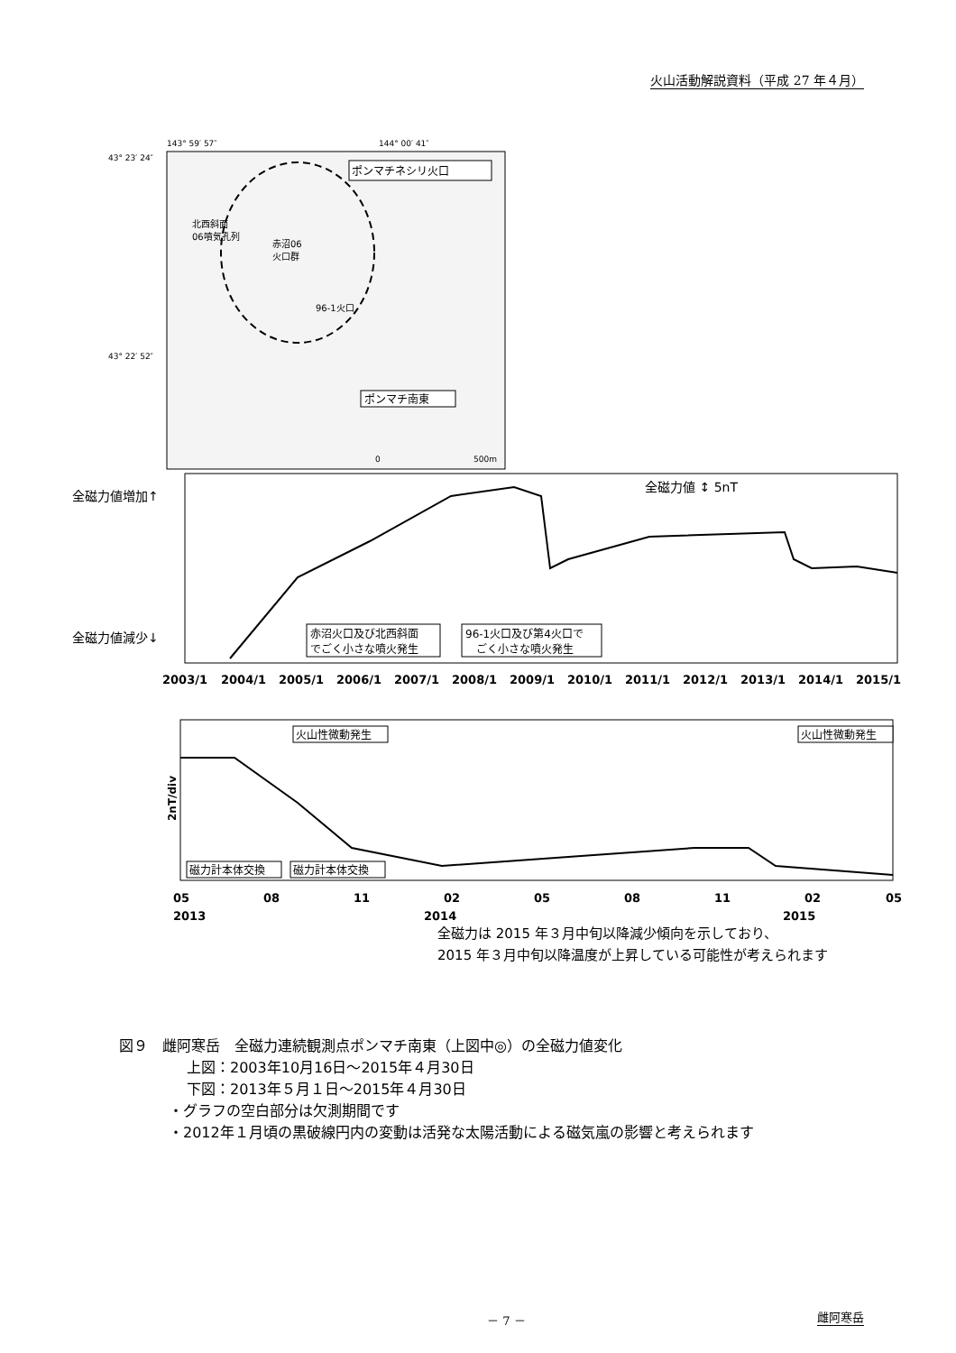火山活動解説資料（平成 27 年４月）
143° 59′ 57″
144° 00′ 41″
43° 23′ 24″
43° 22′ 52″
ポンマチネシリ火口
北西斜面
06噴気孔列
赤沼06
火口群
96-1火口
ポンマチ南東
0
500m
全磁力値増加↑
全磁力値減少↓
全磁力値 ↕ 5nT
赤沼火口及び北西斜面
でごく小さな噴火発生
96-1火口及び第4火口で
ごく小さな噴火発生
2003/1
2004/1
2005/1
2006/1
2007/1
2008/1
2009/1
2010/1
2011/1
2012/1
2013/1
2014/1
2015/1
2nT/div
火山性微動発生
火山性微動発生
磁力計本体交換
磁力計本体交換
05
08
11
02
05
08
11
02
05
2013
2014
2015
全磁力は 2015 年３月中旬以降減少傾向を示しており、
2015 年３月中旬以降温度が上昇している可能性が考えられます
図９　雌阿寒岳　全磁力連続観測点ポンマチ南東（上図中◎）の全磁力値変化
上図：2003年10月16日～2015年４月30日
下図：2013年５月１日～2015年４月30日
・グラフの空白部分は欠測期間です
・2012年１月頃の黒破線円内の変動は活発な太陽活動による磁気嵐の影響と考えられます
－ 7 － 雌阿寒岳